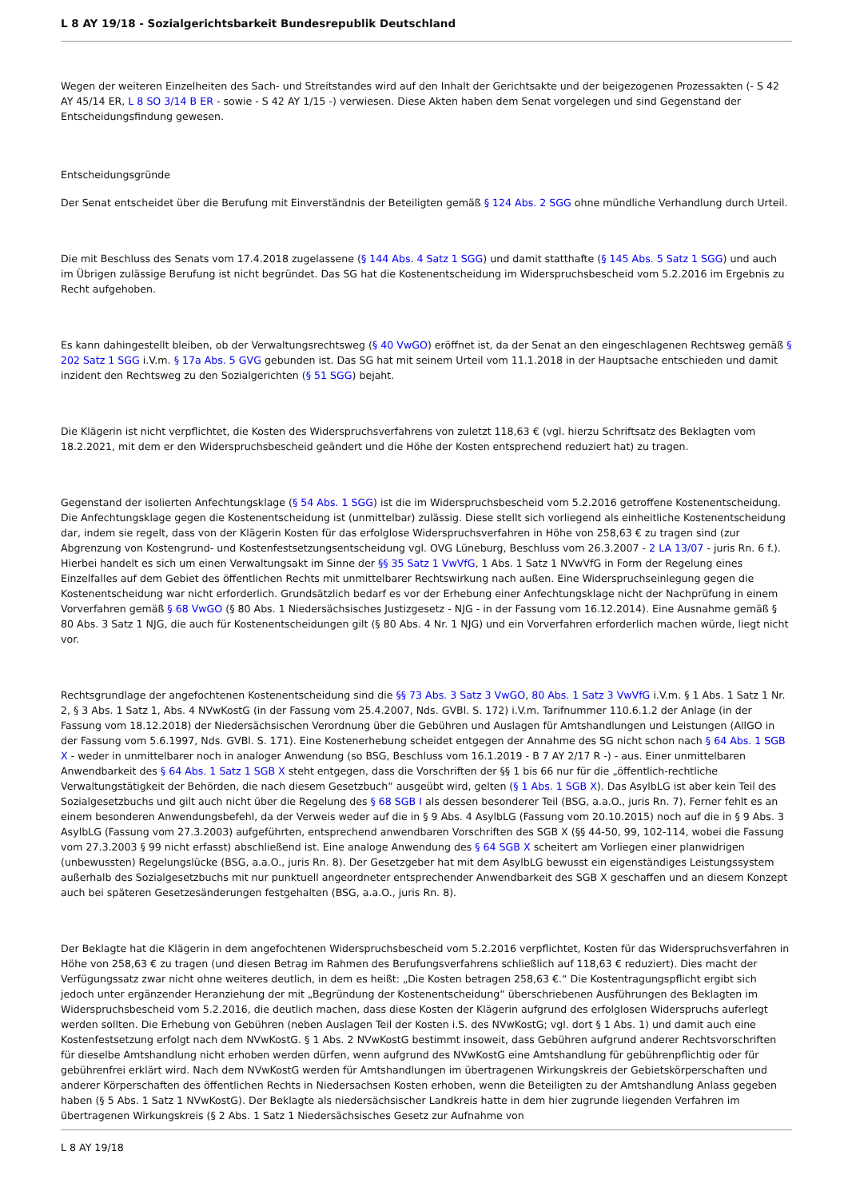L 8 AY 19/18 - Sozialgerichtsbarkeit Bundesrepublik Deutschland
Wegen der weiteren Einzelheiten des Sach- und Streitstandes wird auf den Inhalt der Gerichtsakte und der beigezogenen Prozessakten (- S 42 AY 45/14 ER, L 8 SO 3/14 B ER - sowie - S 42 AY 1/15 -) verwiesen. Diese Akten haben dem Senat vorgelegen und sind Gegenstand der Entscheidungsfindung gewesen.
Entscheidungsgründe
Der Senat entscheidet über die Berufung mit Einverständnis der Beteiligten gemäß § 124 Abs. 2 SGG ohne mündliche Verhandlung durch Urteil.
Die mit Beschluss des Senats vom 17.4.2018 zugelassene (§ 144 Abs. 4 Satz 1 SGG) und damit statthafte (§ 145 Abs. 5 Satz 1 SGG) und auch im Übrigen zulässige Berufung ist nicht begründet. Das SG hat die Kostenentscheidung im Widerspruchsbescheid vom 5.2.2016 im Ergebnis zu Recht aufgehoben.
Es kann dahingestellt bleiben, ob der Verwaltungsrechtsweg (§ 40 VwGO) eröffnet ist, da der Senat an den eingeschlagenen Rechtsweg gemäß § 202 Satz 1 SGG i.V.m. § 17a Abs. 5 GVG gebunden ist. Das SG hat mit seinem Urteil vom 11.1.2018 in der Hauptsache entschieden und damit inzident den Rechtsweg zu den Sozialgerichten (§ 51 SGG) bejaht.
Die Klägerin ist nicht verpflichtet, die Kosten des Widerspruchsverfahrens von zuletzt 118,63 € (vgl. hierzu Schriftsatz des Beklagten vom 18.2.2021, mit dem er den Widerspruchsbescheid geändert und die Höhe der Kosten entsprechend reduziert hat) zu tragen.
Gegenstand der isolierten Anfechtungsklage (§ 54 Abs. 1 SGG) ist die im Widerspruchsbescheid vom 5.2.2016 getroffene Kostenentscheidung. Die Anfechtungsklage gegen die Kostenentscheidung ist (unmittelbar) zulässig. Diese stellt sich vorliegend als einheitliche Kostenentscheidung dar, indem sie regelt, dass von der Klägerin Kosten für das erfolglose Widerspruchsverfahren in Höhe von 258,63 € zu tragen sind (zur Abgrenzung von Kostengrund- und Kostenfestsetzungsentscheidung vgl. OVG Lüneburg, Beschluss vom 26.3.2007 - 2 LA 13/07 - juris Rn. 6 f.). Hierbei handelt es sich um einen Verwaltungsakt im Sinne der §§ 35 Satz 1 VwVfG, 1 Abs. 1 Satz 1 NVwVfG in Form der Regelung eines Einzelfalles auf dem Gebiet des öffentlichen Rechts mit unmittelbarer Rechtswirkung nach außen. Eine Widerspruchseinlegung gegen die Kostenentscheidung war nicht erforderlich. Grundsätzlich bedarf es vor der Erhebung einer Anfechtungsklage nicht der Nachprüfung in einem Vorverfahren gemäß § 68 VwGO (§ 80 Abs. 1 Niedersächsisches Justizgesetz - NJG - in der Fassung vom 16.12.2014). Eine Ausnahme gemäß § 80 Abs. 3 Satz 1 NJG, die auch für Kostenentscheidungen gilt (§ 80 Abs. 4 Nr. 1 NJG) und ein Vorverfahren erforderlich machen würde, liegt nicht vor.
Rechtsgrundlage der angefochtenen Kostenentscheidung sind die §§ 73 Abs. 3 Satz 3 VwGO, 80 Abs. 1 Satz 3 VwVfG i.V.m. § 1 Abs. 1 Satz 1 Nr. 2, § 3 Abs. 1 Satz 1, Abs. 4 NVwKostG (in der Fassung vom 25.4.2007, Nds. GVBl. S. 172) i.V.m. Tarifnummer 110.6.1.2 der Anlage (in der Fassung vom 18.12.2018) der Niedersächsischen Verordnung über die Gebühren und Auslagen für Amtshandlungen und Leistungen (AllGO in der Fassung vom 5.6.1997, Nds. GVBl. S. 171). Eine Kostenerhebung scheidet entgegen der Annahme des SG nicht schon nach § 64 Abs. 1 SGB X - weder in unmittelbarer noch in analoger Anwendung (so BSG, Beschluss vom 16.1.2019 - B 7 AY 2/17 R -) - aus. Einer unmittelbaren Anwendbarkeit des § 64 Abs. 1 Satz 1 SGB X steht entgegen, dass die Vorschriften der §§ 1 bis 66 nur für die „öffentlich-rechtliche Verwaltungstätigkeit der Behörden, die nach diesem Gesetzbuch“ ausgeübt wird, gelten (§ 1 Abs. 1 SGB X). Das AsylbLG ist aber kein Teil des Sozialgesetzbuchs und gilt auch nicht über die Regelung des § 68 SGB I als dessen besonderer Teil (BSG, a.a.O., juris Rn. 7). Ferner fehlt es an einem besonderen Anwendungsbefehl, da der Verweis weder auf die in § 9 Abs. 4 AsylbLG (Fassung vom 20.10.2015) noch auf die in § 9 Abs. 3 AsylbLG (Fassung vom 27.3.2003) aufgeführten, entsprechend anwendbaren Vorschriften des SGB X (§§ 44-50, 99, 102-114, wobei die Fassung vom 27.3.2003 § 99 nicht erfasst) abschließend ist. Eine analoge Anwendung des § 64 SGB X scheitert am Vorliegen einer planwidrigen (unbewussten) Regelungslücke (BSG, a.a.O., juris Rn. 8). Der Gesetzgeber hat mit dem AsylbLG bewusst ein eigenständiges Leistungssystem außerhalb des Sozialgesetzbuchs mit nur punktuell angeordneter entsprechender Anwendbarkeit des SGB X geschaffen und an diesem Konzept auch bei späteren Gesetzesänderungen festgehalten (BSG, a.a.O., juris Rn. 8).
Der Beklagte hat die Klägerin in dem angefochtenen Widerspruchsbescheid vom 5.2.2016 verpflichtet, Kosten für das Widerspruchsverfahren in Höhe von 258,63 € zu tragen (und diesen Betrag im Rahmen des Berufungsverfahrens schließlich auf 118,63 € reduziert). Dies macht der Verfügungssatz zwar nicht ohne weiteres deutlich, in dem es heißt: „Die Kosten betragen 258,63 €.“ Die Kostentragungspflicht ergibt sich jedoch unter ergänzender Heranziehung der mit „Begründung der Kostenentscheidung“ überschriebenen Ausführungen des Beklagten im Widerspruchsbescheid vom 5.2.2016, die deutlich machen, dass diese Kosten der Klägerin aufgrund des erfolglosen Widerspruchs auferlegt werden sollten. Die Erhebung von Gebühren (neben Auslagen Teil der Kosten i.S. des NVwKostG; vgl. dort § 1 Abs. 1) und damit auch eine Kostenfestsetzung erfolgt nach dem NVwKostG. § 1 Abs. 2 NVwKostG bestimmt insoweit, dass Gebühren aufgrund anderer Rechtsvorschriften für dieselbe Amtshandlung nicht erhoben werden dürfen, wenn aufgrund des NVwKostG eine Amtshandlung für gebührenpflichtig oder für gebührenfrei erklärt wird. Nach dem NVwKostG werden für Amtshandlungen im übertragenen Wirkungskreis der Gebietskörperschaften und anderer Körperschaften des öffentlichen Rechts in Niedersachsen Kosten erhoben, wenn die Beteiligten zu der Amtshandlung Anlass gegeben haben (§ 5 Abs. 1 Satz 1 NVwKostG). Der Beklagte als niedersächsischer Landkreis hatte in dem hier zugrunde liegenden Verfahren im übertragenen Wirkungskreis (§ 2 Abs. 1 Satz 1 Niedersächsisches Gesetz zur Aufnahme von
L 8 AY 19/18